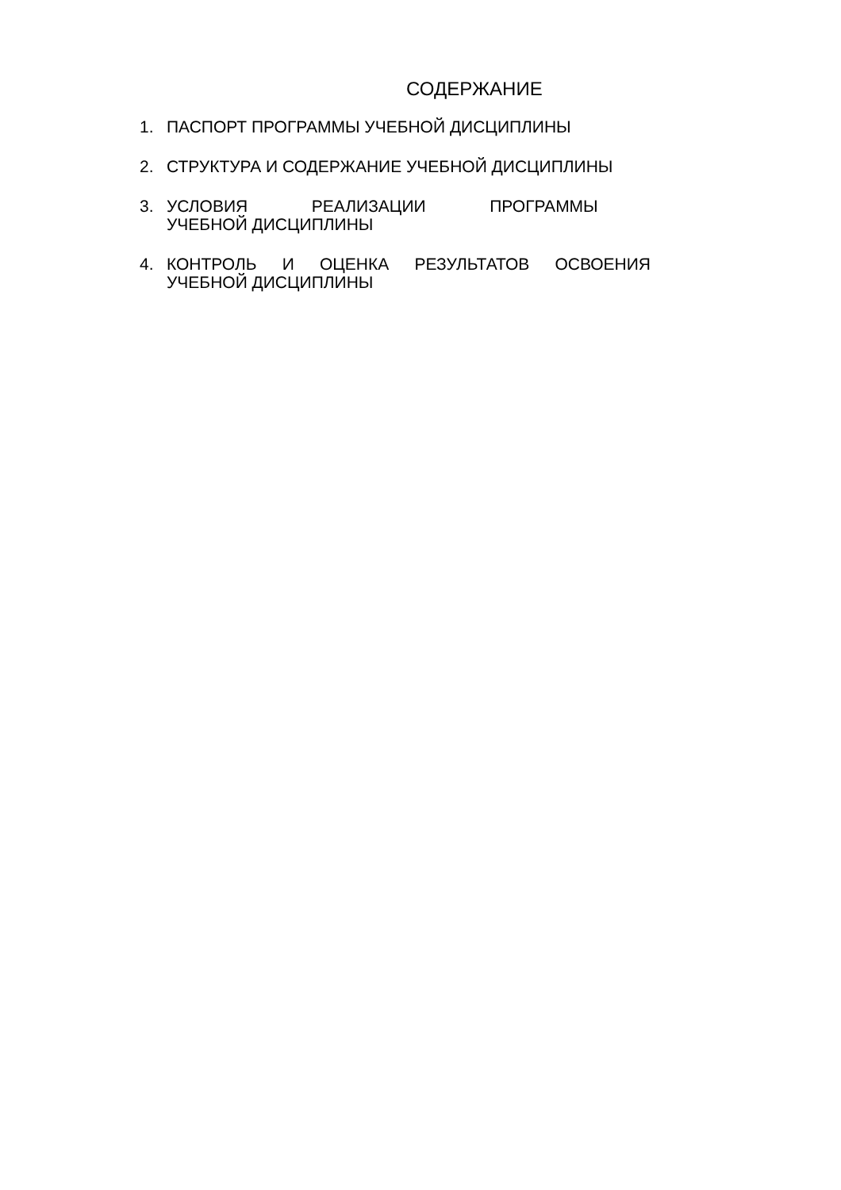СОДЕРЖАНИЕ
1. ПАСПОРТ ПРОГРАММЫ УЧЕБНОЙ ДИСЦИПЛИНЫ
2. СТРУКТУРА И СОДЕРЖАНИЕ УЧЕБНОЙ ДИСЦИПЛИНЫ
3. УСЛОВИЯ РЕАЛИЗАЦИИ ПРОГРАММЫ УЧЕБНОЙ ДИСЦИПЛИНЫ
4. КОНТРОЛЬ И ОЦЕНКА РЕЗУЛЬТАТОВ ОСВОЕНИЯ УЧЕБНОЙ ДИСЦИПЛИНЫ